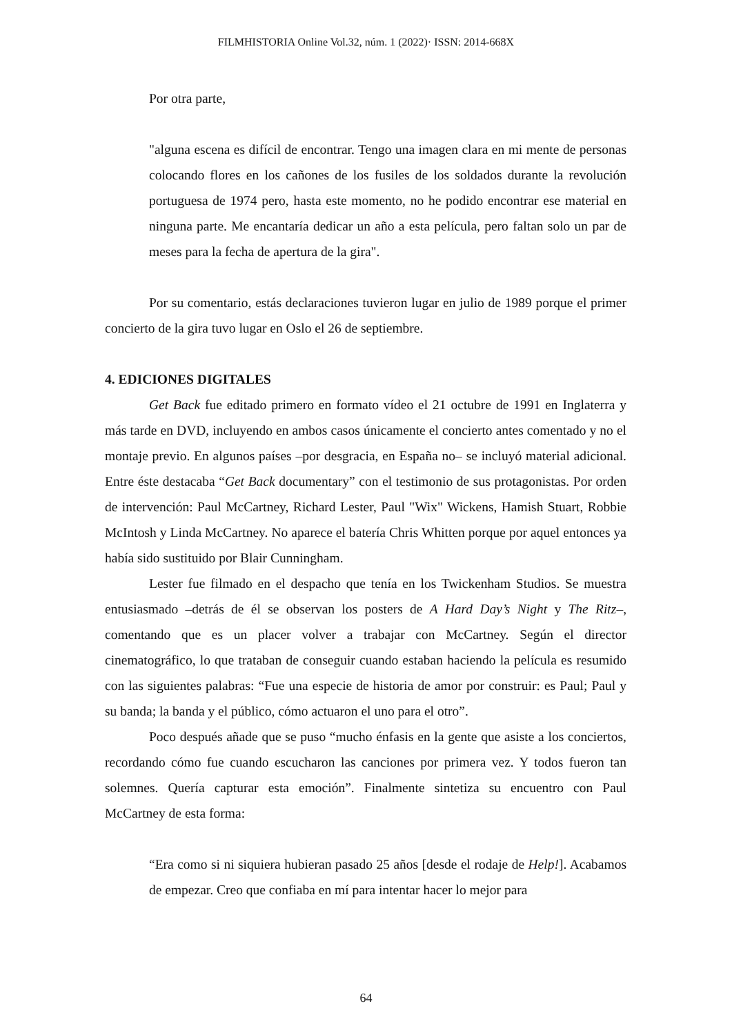FILMHISTORIA Online Vol.32, núm. 1 (2022)· ISSN: 2014-668X
Por otra parte,
"alguna escena es difícil de encontrar. Tengo una imagen clara en mi mente de personas colocando flores en los cañones de los fusiles de los soldados durante la revolución portuguesa de 1974 pero, hasta este momento, no he podido encontrar ese material en ninguna parte. Me encantaría dedicar un año a esta película, pero faltan solo un par de meses para la fecha de apertura de la gira".
Por su comentario, estás declaraciones tuvieron lugar en julio de 1989 porque el primer concierto de la gira tuvo lugar en Oslo el 26 de septiembre.
4. EDICIONES DIGITALES
Get Back fue editado primero en formato vídeo el 21 octubre de 1991 en Inglaterra y más tarde en DVD, incluyendo en ambos casos únicamente el concierto antes comentado y no el montaje previo. En algunos países –por desgracia, en España no– se incluyó material adicional. Entre éste destacaba “Get Back documentary” con el testimonio de sus protagonistas. Por orden de intervención: Paul McCartney, Richard Lester, Paul "Wix" Wickens, Hamish Stuart, Robbie McIntosh y Linda McCartney. No aparece el batería Chris Whitten porque por aquel entonces ya había sido sustituido por Blair Cunningham.
Lester fue filmado en el despacho que tenía en los Twickenham Studios. Se muestra entusiasmado –detrás de él se observan los posters de A Hard Day’s Night y The Ritz–, comentando que es un placer volver a trabajar con McCartney. Según el director cinematográfico, lo que trataban de conseguir cuando estaban haciendo la película es resumido con las siguientes palabras: “Fue una especie de historia de amor por construir: es Paul; Paul y su banda; la banda y el público, cómo actuaron el uno para el otro”.
Poco después añade que se puso “mucho énfasis en la gente que asiste a los conciertos, recordando cómo fue cuando escucharon las canciones por primera vez. Y todos fueron tan solemnes. Quería capturar esta emoción”. Finalmente sintetiza su encuentro con Paul McCartney de esta forma:
“Era como si ni siquiera hubieran pasado 25 años [desde el rodaje de Help!]. Acabamos de empezar. Creo que confiaba en mí para intentar hacer lo mejor para
64